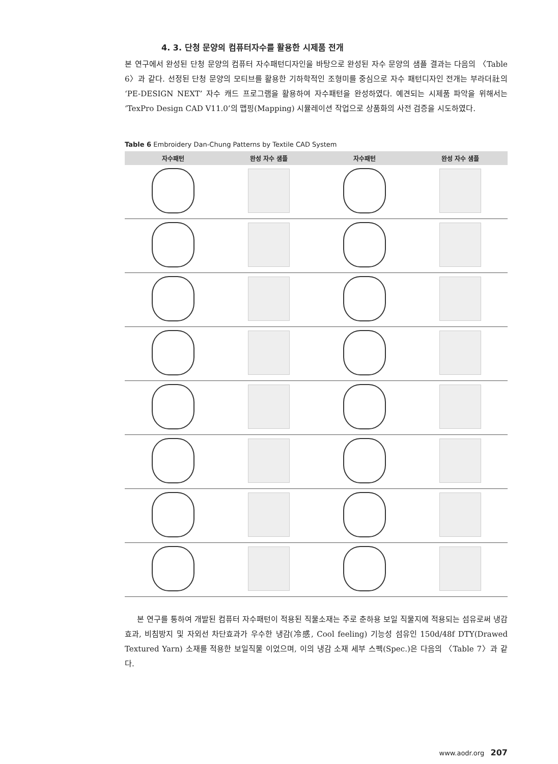4. 3. 단청 문양의 컴퓨터자수를 활용한 시제품 전개
본 연구에서 완성된 단청 문양의 컴퓨터 자수패턴디자인을 바탕으로 완성된 자수 문양의 샘플 결과는 다음의 〈Table 6〉과 같다. 선정된 단청 문양의 모티브를 활용한 기하학적인 조형미를 중심으로 자수 패턴디자인 전개는 부라더社의 ‘PE-DESIGN NEXT’ 자수 캐드 프로그램을 활용하여 자수패턴을 완성하였다. 예견되는 시제품 파악을 위해서는 ‘TexPro Design CAD V11.0’의 맵핑(Mapping) 시뮬레이션 작업으로 상품화의 사전 검증을 시도하였다.
Table 6 Embroidery Dan-Chung Patterns by Textile CAD System
| 자수패턴 | 완성 자수 샘플 | 자수패턴 | 완성 자수 샘플 |
| --- | --- | --- | --- |
본 연구를 통하여 개발된 컴퓨터 자수패턴이 적용된 직물소재는 주로 춘하용 보일 직물지에 적용되는 섬유로써 냉감효과, 비침방지 및 자외선 차단효과가 우수한 냉감(冷感, Cool feeling) 기능성 섬유인 150d/48f DTY(Drawed Textured Yarn) 소재를 적용한 보일직물 이었으며, 이의 냉감 소재 세부 스펙(Spec.)은 다음의 〈Table 7〉과 같다.
www.aodr.org 207